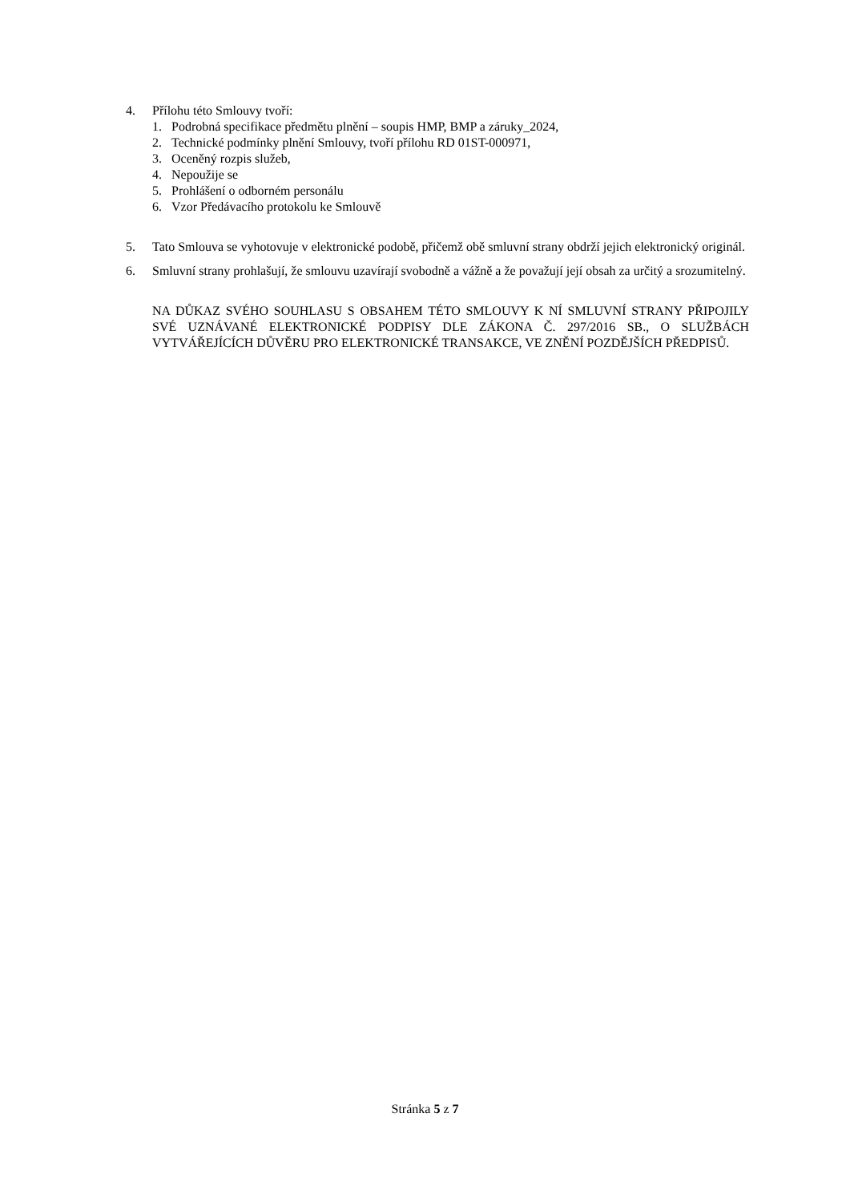4. Přílohu této Smlouvy tvoří:
1. Podrobná specifikace předmětu plnění – soupis HMP, BMP a záruky_2024,
2. Technické podmínky plnění Smlouvy, tvoří přílohu RD 01ST-000971,
3. Oceněný rozpis služeb,
4. Nepoužije se
5. Prohlášení o odborném personálu
6. Vzor Předávacího protokolu ke Smlouvě
5. Tato Smlouva se vyhotovuje v elektronické podobě, přičemž obě smluvní strany obdrží jejich elektronický originál.
6. Smluvní strany prohlašují, že smlouvu uzavírají svobodně a vážně a že považují její obsah za určitý a srozumitelný.
NA DŮKAZ SVÉHO SOUHLASU S OBSAHEM TÉTO SMLOUVY K NÍ SMLUVNÍ STRANY PŘIPOJILY SVÉ UZNÁVANÉ ELEKTRONICKÉ PODPISY DLE ZÁKONA Č. 297/2016 SB., O SLUŽBÁCH VYTVÁŘEJÍCÍCH DŮVĚRU PRO ELEKTRONICKÉ TRANSAKCE, VE ZNĚNÍ POZDĚJŠÍCH PŘEDPISŮ.
Stránka 5 z 7